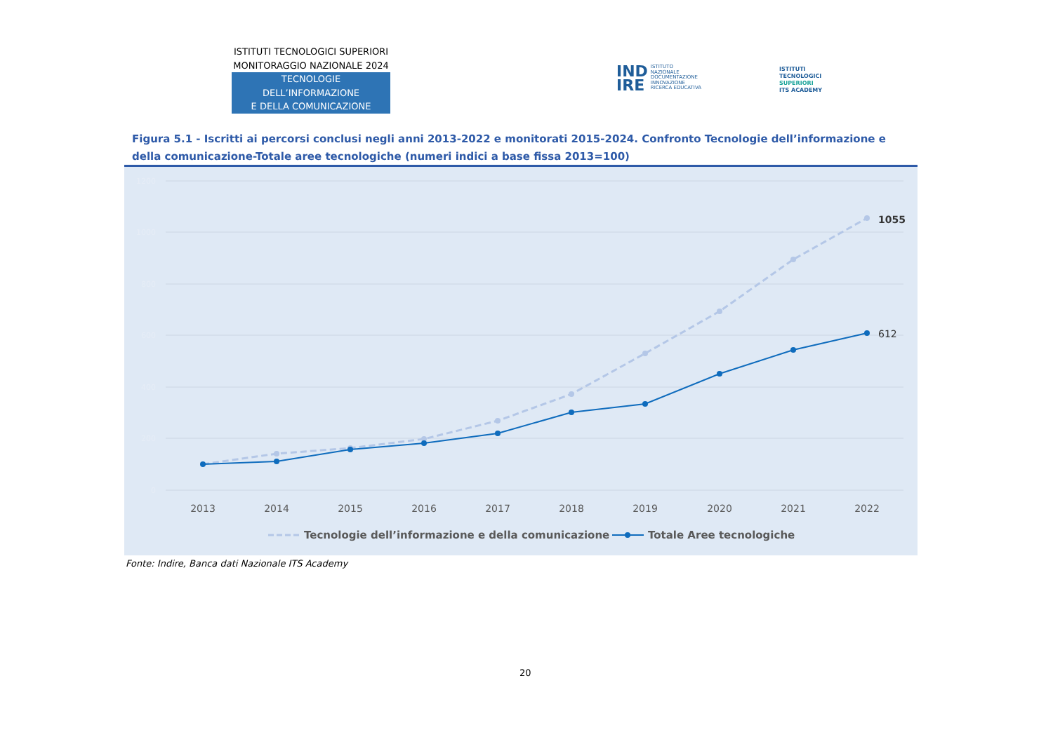ISTITUTI TECNOLOGICI SUPERIORI
MONITORAGGIO NAZIONALE 2024
TECNOLOGIE DELL’INFORMAZIONE
E DELLA COMUNICAZIONE
IND
IRE
ISTITUTO
NAZIONALE
DOCUMENTAZIONE
INNOVAZIONE
RICERCA EDUCATIVA
ISTITUTI
TECNOLOGICI
SUPERIORI
ITS ACADEMY
Figura 5.1 - Iscritti ai percorsi conclusi negli anni 2013-2022 e monitorati 2015-2024. Confronto Tecnologie dell’informazione e della comunicazione-Totale aree tecnologiche (numeri indici a base fissa 2013=100)
1200
1000
800
600
400
200
0
1055
612
2013
2014
2015
2016
2017
2018
2019
2020
2021
2022
Tecnologie dell’informazione e della comunicazione
Totale Aree tecnologiche
Fonte: Indire, Banca dati Nazionale ITS Academy
20